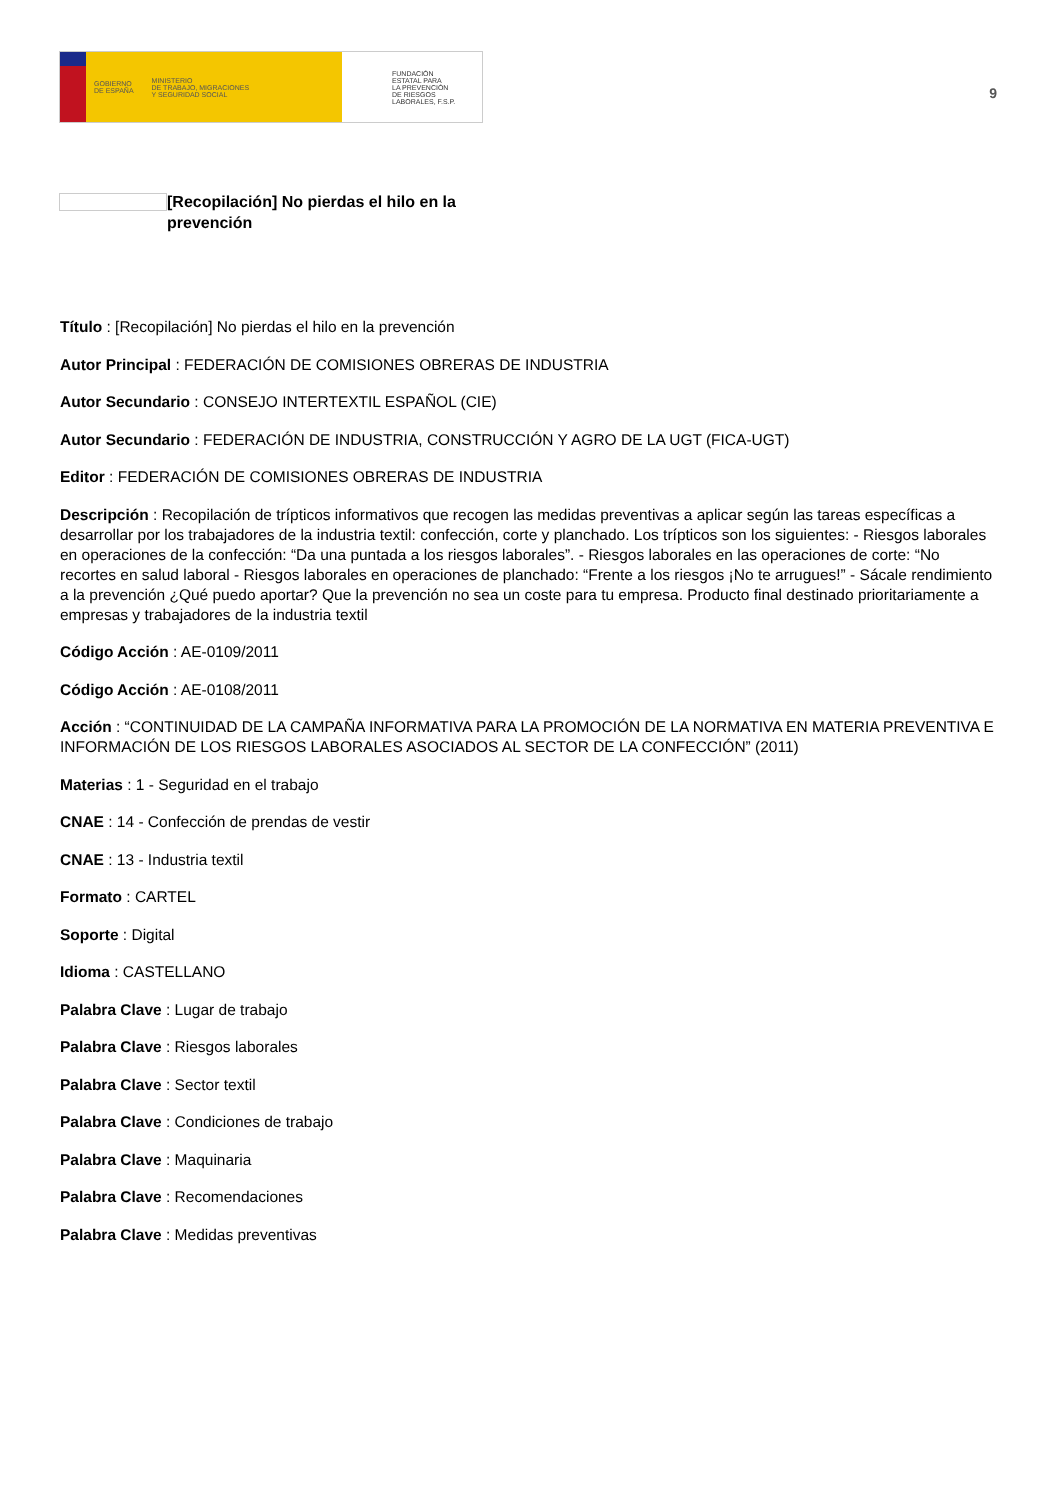GOBIERNO
DE ESPAÑA MINISTERIO
DE TRABAJO, MIGRACIONES
Y SEGURIDAD SOCIAL
FUNDACIÓN
ESTATAL PARA
LA PREVENCIÓN
DE RIESGOS
LABORALES, F.S.P.
9
[Recopilación] No pierdas el hilo en la prevención
Título : [Recopilación] No pierdas el hilo en la prevención
Autor Principal : FEDERACIÓN DE COMISIONES OBRERAS DE INDUSTRIA
Autor Secundario : CONSEJO INTERTEXTIL ESPAÑOL (CIE)
Autor Secundario : FEDERACIÓN DE INDUSTRIA, CONSTRUCCIÓN Y AGRO DE LA UGT (FICA-UGT)
Editor : FEDERACIÓN DE COMISIONES OBRERAS DE INDUSTRIA
Descripción : Recopilación de trípticos informativos que recogen las medidas preventivas a aplicar según las tareas específicas a desarrollar por los trabajadores de la industria textil: confección, corte y planchado. Los trípticos son los siguientes: - Riesgos laborales en operaciones de la confección: “Da una puntada a los riesgos laborales”. - Riesgos laborales en las operaciones de corte: “No recortes en salud laboral - Riesgos laborales en operaciones de planchado: “Frente a los riesgos ¡No te arrugues!” - Sácale rendimiento a la prevención ¿Qué puedo aportar? Que la prevención no sea un coste para tu empresa. Producto final destinado prioritariamente a empresas y trabajadores de la industria textil
Código Acción : AE-0109/2011
Código Acción : AE-0108/2011
Acción : “CONTINUIDAD DE LA CAMPAÑA INFORMATIVA PARA LA PROMOCIÓN DE LA NORMATIVA EN MATERIA PREVENTIVA E INFORMACIÓN DE LOS RIESGOS LABORALES ASOCIADOS AL SECTOR DE LA CONFECCIÓN” (2011)
Materias : 1 - Seguridad en el trabajo
CNAE : 14 - Confección de prendas de vestir
CNAE : 13 - Industria textil
Formato : CARTEL
Soporte : Digital
Idioma : CASTELLANO
Palabra Clave : Lugar de trabajo
Palabra Clave : Riesgos laborales
Palabra Clave : Sector textil
Palabra Clave : Condiciones de trabajo
Palabra Clave : Maquinaria
Palabra Clave : Recomendaciones
Palabra Clave : Medidas preventivas